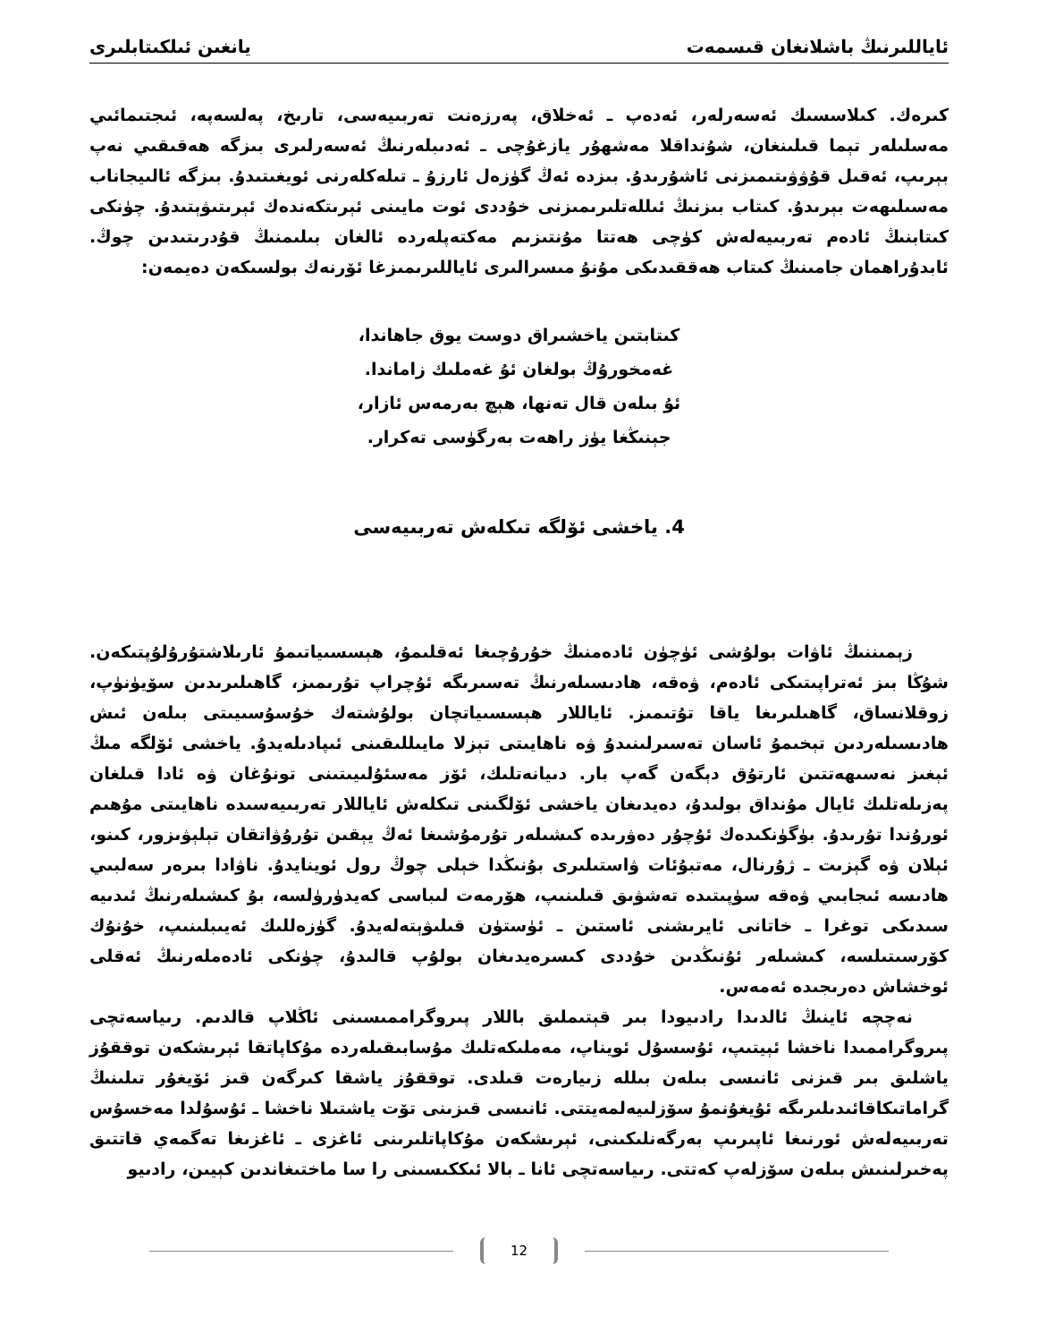ئاياللىرنىڭ باشلانغان قىسمەت يانغىن ئىلكىتابلىرى
كىرەك. كىلاسسىك ئەسەرلەر، ئەدەپ ـ ئەخلاق، پەرزەنت تەربىيەسى، تارىخ، پەلسەپە، ئىجتىمائىي مەسلىلەر تېما قىلىنغان، شۇنداقلا مەشھۇر يازغۇچى ـ ئەدىبلەرنىڭ ئەسەرلىرى بىزگە ھەقىقىي نەپ بېرىپ، ئەقىل قۇۋۋىتىمىزنى ئاشۇرىدۇ. بىزدە ئەڭ گۈزەل ئارزۇ ـ تىلەكلەرنى ئويغىتىدۇ. بىزگە ئالىيجاناب مەسىلىھەت بېرىدۇ. كىتاب بىزنىڭ ئىللەتلىرىمىزنى خۇددى ئوت مايىنى ئېرىتكەندەك ئېرىتىۋېتىدۇ. چۈنكى كىتابنىڭ ئادەم تەربىيەلەش كۈچى ھەتتا مۇنتىزىم مەكتەپلەردە ئالغان بىلىمنىڭ قۇدرىتىدىن چوڭ. ئابدۇراھمان جامىنىڭ كىتاب ھەققىدىكى مۇنۇ مىسرالىرى ئاياللىرىمىزغا ئۆرنەك بولسىكەن دەيمەن:
كىتابتىن ياخشىراق دوست يوق جاھاندا،
غەمخورۇڭ بولغان ئۇ غەملىك زاماندا.
ئۇ بىلەن قال تەنھا، ھېچ بەرمەس ئازار،
جېنىڭغا يۈز راھەت بەرگۈسى تەكرار.
4. ياخشى ئۆلگە تىكلەش تەربىيەسى
زېمىننىڭ ئاۋات بولۇشى ئۈچۈن ئادەمنىڭ خۇرۇچىغا ئەقلىمۇ، ھېسسىياتىمۇ ئارىلاشتۇرۇلۇپتىكەن. شۇڭا بىز ئەتراپىتىكى ئادەم، ۋەقە، ھادىسىلەرنىڭ تەسىرىگە ئۇچراپ تۇرىمىز، گاھىلىرىدىن سۆيۈنۈپ، زوقلانساق، گاھىلىرىغا ياقا تۇتىمىز. ئاياللار ھېسسىياتچان بولۇشتەك خۇسۇسىيىتى بىلەن ئىش ھادىسىلەردىن تېخىمۇ ئاسان تەسىرلىنىدۇ ۋە ناھايىتى تېزلا مايىللىقىنى ئىپادىلەيدۇ. ياخشى ئۆلگە مىڭ ئېغىز نەسىھەتتىن ئارتۇق دېگەن گەپ بار. دىيانەتلىك، ئۆز مەسئۇلىيىتىنى تونۇغان ۋە ئادا قىلغان پەزىلەتلىك ئايال مۇنداق بولىدۇ، دەيدىغان ياخشى ئۆلگىنى تىكلەش ئاياللار تەربىيەسىدە ناھايىتى مۇھىم ئورۇندا تۇرىدۇ. بۈگۈنكىدەك ئۇچۇر دەۋرىدە كىشىلەر تۇرمۇشىغا ئەڭ يېقىن تۇرۇۋاتقان تېلېۋىزور، كىنو، ئېلان ۋە گېزىت ـ ژۇرنال، مەتبۇئات ۋاستىلىرى بۇنىڭدا خېلى چوڭ رول ئوينايدۇ. ناۋادا بىرەر سەلبىي ھادىسە ئىجابىي ۋەقە سۈپىتىدە تەشۋىق قىلىنىپ، ھۆرمەت لىباسى كەيدۈرۈلسە، بۇ كىشىلەرنىڭ ئىدىيە سىدىكى توغرا ـ خاتانى ئايرىشنى ئاستىن ـ ئۈستۈن قىلىۋېتەلەيدۇ. گۈزەللىك ئەيىبلىنىپ، خۇنۇك كۆرسىتىلسە، كىشىلەر ئۇنىڭدىن خۇددى كىسرەيدىغان بولۇپ قالىدۇ، چۈنكى ئادەملەرنىڭ ئەقلى ئوخشاش دەرىجىدە ئەمەس.
نەچچە ئاينىڭ ئالدىدا رادىيودا بىر قېتىملىق باللار پىروگراممىسىنى ئاڭلاپ قالدىم. رىياسەتچى پىروگراممىدا ناخشا ئېيتىپ، ئۇسسۇل ئويناپ، مەملىكەتلىك مۇسابىقىلەردە مۇكاپاتقا ئېرىشكەن توققۇز ياشلىق بىر قىزنى ئانىسى بىلەن بىللە زىيارەت قىلدى. توققۇز ياشقا كىرگەن قىز ئۆيغۇر تىلىنىڭ گراماتىكاقائىدىلىرىگە ئۇيغۇنمۇ سۆزلىيەلمەيتتى. ئانىسى قىزىنى تۆت ياشتىلا ناخشا ـ ئۇسۇلدا مەخسۇس تەربىيەلەش ئورنىغا ئاپىرىپ بەرگەنلىكىنى، ئېرىشكەن مۇكاپاتلىرىنى ئاغزى ـ ئاغزىغا تەگمەي قاتتىق پەخىرلىنىش بىلەن سۆزلەپ كەتتى. رىياسەتچى ئانا ـ بالا ئىككىسىنى را سا ماختىغاندىن كېيىن، رادىيو
12